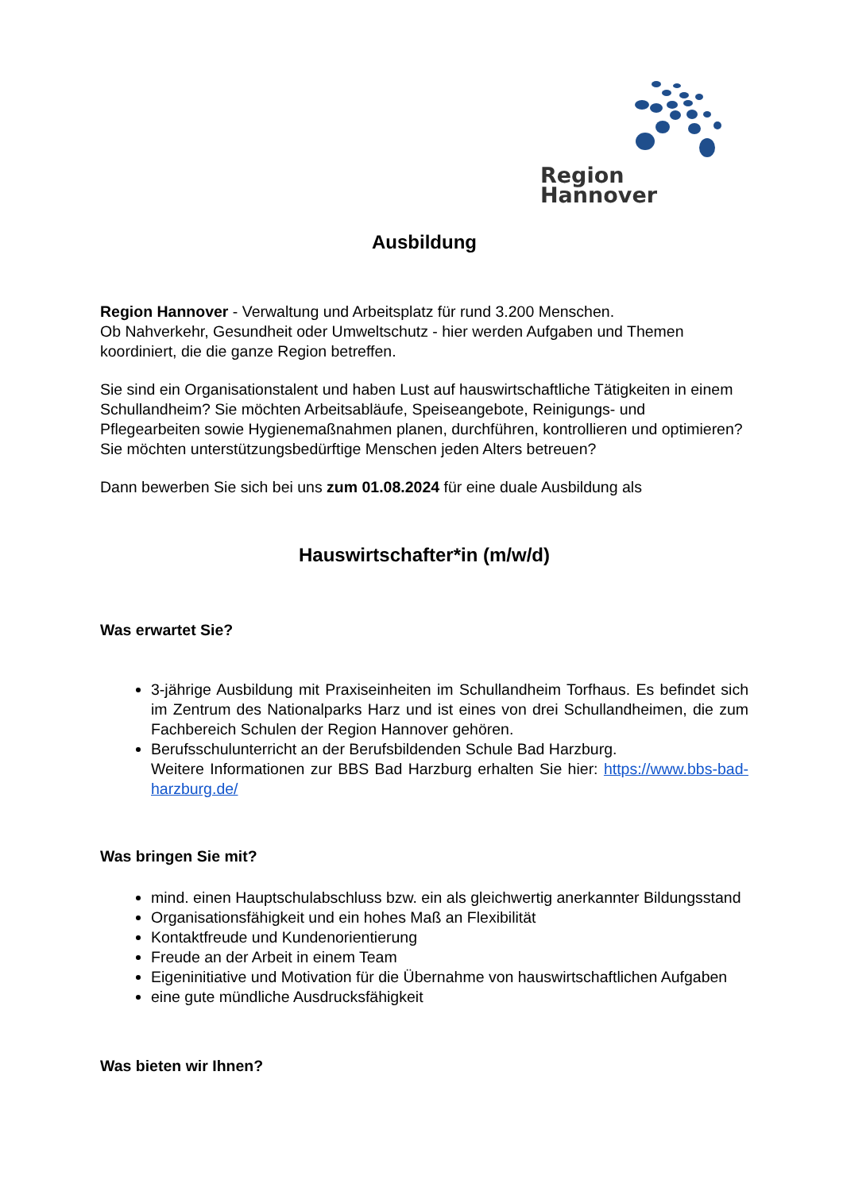Region Hannover
Ausbildung
Region Hannover - Verwaltung und Arbeitsplatz für rund 3.200 Menschen.
Ob Nahverkehr, Gesundheit oder Umweltschutz - hier werden Aufgaben und Themen koordiniert, die die ganze Region betreffen.
Sie sind ein Organisationstalent und haben Lust auf hauswirtschaftliche Tätigkeiten in einem Schullandheim? Sie möchten Arbeitsabläufe, Speiseangebote, Reinigungs- und Pflegearbeiten sowie Hygienemaßnahmen planen, durchführen, kontrollieren und optimieren? Sie möchten unterstützungsbedürftige Menschen jeden Alters betreuen?
Dann bewerben Sie sich bei uns zum 01.08.2024 für eine duale Ausbildung als
Hauswirtschafter*in (m/w/d)
Was erwartet Sie?
3-jährige Ausbildung mit Praxiseinheiten im Schullandheim Torfhaus. Es befindet sich im Zentrum des Nationalparks Harz und ist eines von drei Schullandheimen, die zum Fachbereich Schulen der Region Hannover gehören.
Berufsschulunterricht an der Berufsbildenden Schule Bad Harzburg.
Weitere Informationen zur BBS Bad Harzburg erhalten Sie hier: https://www.bbs-bad-harzburg.de/
Was bringen Sie mit?
mind. einen Hauptschulabschluss bzw. ein als gleichwertig anerkannter Bildungsstand
Organisationsfähigkeit und ein hohes Maß an Flexibilität
Kontaktfreude und Kundenorientierung
Freude an der Arbeit in einem Team
Eigeninitiative und Motivation für die Übernahme von hauswirtschaftlichen Aufgaben
eine gute mündliche Ausdrucksfähigkeit
Was bieten wir Ihnen?